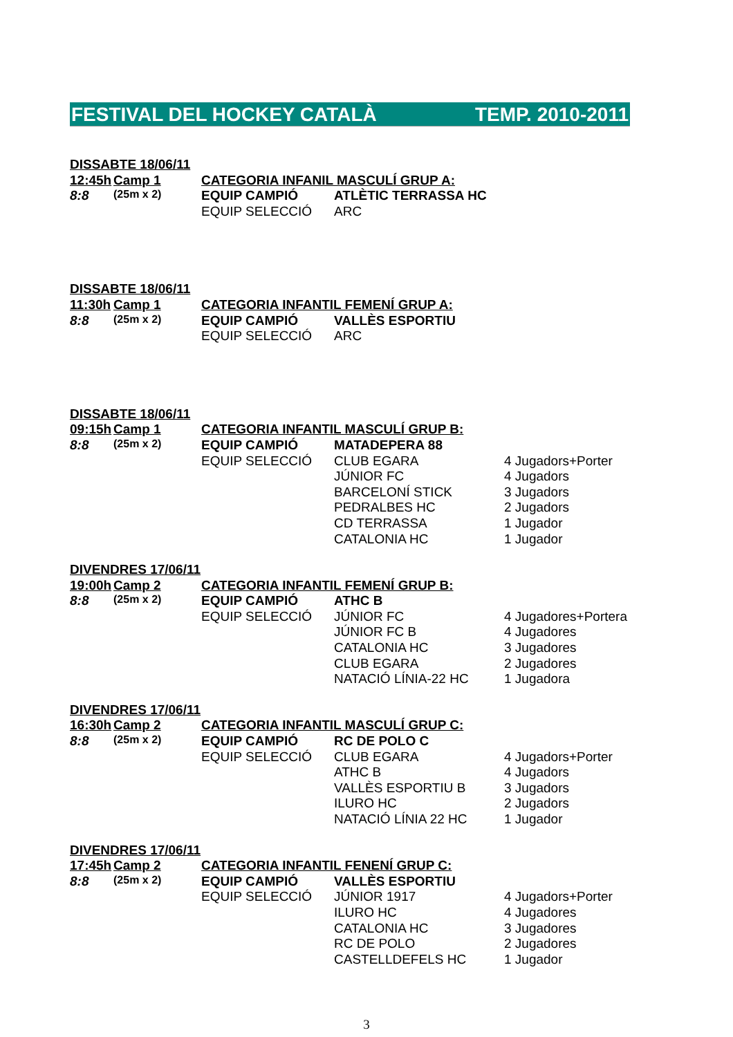FESTIVAL DEL HOCKEY CATALÀ TEMP. 2010-2011
| DISSABTE 18/06/11 | | | | |
| 12:45h | Camp 1 | CATEGORIA INFANIL MASCULÍ GRUP A: | | |
| 8:8 | (25m x 2) | EQUIP CAMPIÓ | ATLÈTIC TERRASSA HC | |
| | | EQUIP SELECCIÓ | ARC | |
| DISSABTE 18/06/11 | | | | |
| 11:30h | Camp 1 | CATEGORIA INFANTIL FEMENÍ GRUP A: | | |
| 8:8 | (25m x 2) | EQUIP CAMPIÓ | VALLÈS ESPORTIU | |
| | | EQUIP SELECCIÓ | ARC | |
| DISSABTE 18/06/11 | | | | |
| 09:15h | Camp 1 | CATEGORIA INFANTIL MASCULÍ GRUP B: | | |
| 8:8 | (25m x 2) | EQUIP CAMPIÓ | MATADEPERA 88 | |
| | | EQUIP SELECCIÓ | CLUB EGARA | 4 Jugadors+Porter |
| | | | JÚNIOR FC | 4 Jugadors |
| | | | BARCELONÍ STICK | 3 Jugadors |
| | | | PEDRALBES HC | 2 Jugadors |
| | | | CD TERRASSA | 1 Jugador |
| | | | CATALONIA HC | 1 Jugador |
| DIVENDRES 17/06/11 | | | | |
| 19:00h | Camp 2 | CATEGORIA INFANTIL FEMENÍ GRUP B: | | |
| 8:8 | (25m x 2) | EQUIP CAMPIÓ | ATHC B | |
| | | EQUIP SELECCIÓ | JÚNIOR FC | 4 Jugadores+Portera |
| | | | JÚNIOR FC B | 4 Jugadores |
| | | | CATALONIA HC | 3 Jugadores |
| | | | CLUB EGARA | 2 Jugadores |
| | | | NATACIÓ LÍNIA-22 HC | 1 Jugadora |
| DIVENDRES 17/06/11 | | | | |
| 16:30h | Camp 2 | CATEGORIA INFANTIL MASCULÍ GRUP C: | | |
| 8:8 | (25m x 2) | EQUIP CAMPIÓ | RC DE POLO C | |
| | | EQUIP SELECCIÓ | CLUB EGARA | 4 Jugadors+Porter |
| | | | ATHC B | 4 Jugadors |
| | | | VALLÈS ESPORTIU B | 3 Jugadors |
| | | | ILURO HC | 2 Jugadors |
| | | | NATACIÓ LÍNIA 22 HC | 1 Jugador |
| DIVENDRES 17/06/11 | | | | |
| 17:45h | Camp 2 | CATEGORIA INFANTIL FENENÍ GRUP C: | | |
| 8:8 | (25m x 2) | EQUIP CAMPIÓ | VALLÈS ESPORTIU | |
| | | EQUIP SELECCIÓ | JÚNIOR 1917 | 4 Jugadors+Porter |
| | | | ILURO HC | 4 Jugadores |
| | | | CATALONIA HC | 3 Jugadores |
| | | | RC DE POLO | 2 Jugadores |
| | | | CASTELLDEFELS HC | 1 Jugador |
3